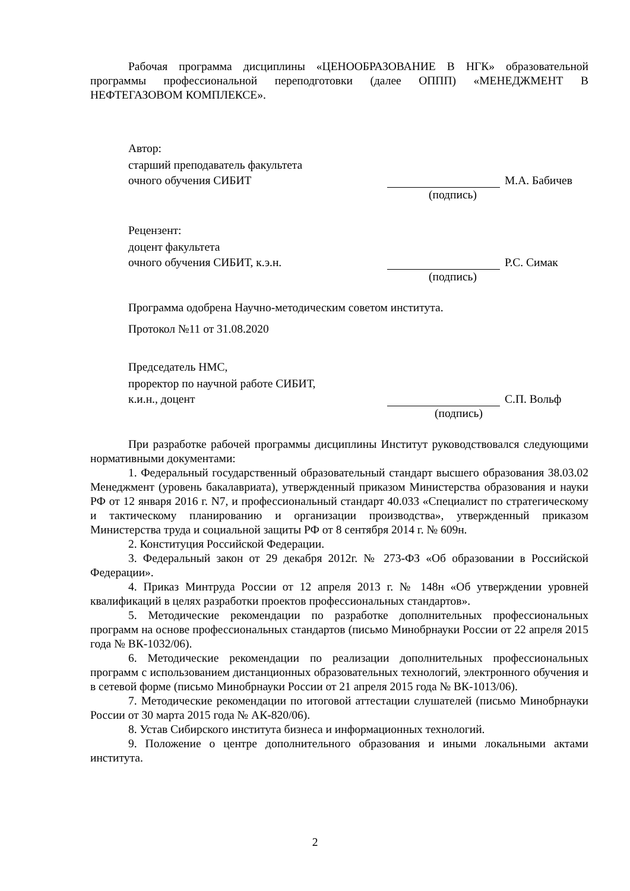Рабочая программа дисциплины «ЦЕНООБРАЗОВАНИЕ В НГК» образовательной программы профессиональной переподготовки (далее ОППП) «МЕНЕДЖМЕНТ В НЕФТЕГАЗОВОМ КОМПЛЕКСЕ».
Автор:
старший преподаватель факультета
очного обучения СИБИТ М.А. Бабичев
(подпись)
Рецензент:
доцент факультета
очного обучения СИБИТ, к.э.н. Р.С. Симак
(подпись)
Программа одобрена Научно-методическим советом института.
Протокол №11 от 31.08.2020
Председатель НМС,
проректор по научной работе СИБИТ,
к.и.н., доцент С.П. Вольф
(подпись)
При разработке рабочей программы дисциплины Институт руководствовался следующими нормативными документами:
1. Федеральный государственный образовательный стандарт высшего образования 38.03.02 Менеджмент (уровень бакалавриата), утвержденный приказом Министерства образования и науки РФ от 12 января 2016 г. N7, и профессиональный стандарт 40.033 «Специалист по стратегическому и тактическому планированию и организации производства», утвержденный приказом Министерства труда и социальной защиты РФ от 8 сентября 2014 г. № 609н.
2. Конституция Российской Федерации.
3. Федеральный закон от 29 декабря 2012г. № 273-ФЗ «Об образовании в Российской Федерации».
4. Приказ Минтруда России от 12 апреля 2013 г. № 148н «Об утверждении уровней квалификаций в целях разработки проектов профессиональных стандартов».
5. Методические рекомендации по разработке дополнительных профессиональных программ на основе профессиональных стандартов (письмо Минобрнауки России от 22 апреля 2015 года № ВК-1032/06).
6. Методические рекомендации по реализации дополнительных профессиональных программ с использованием дистанционных образовательных технологий, электронного обучения и в сетевой форме (письмо Минобрнауки России от 21 апреля 2015 года № ВК-1013/06).
7. Методические рекомендации по итоговой аттестации слушателей (письмо Минобрнауки России от 30 марта 2015 года № АК-820/06).
8. Устав Сибирского института бизнеса и информационных технологий.
9. Положение о центре дополнительного образования и иными локальными актами института.
2